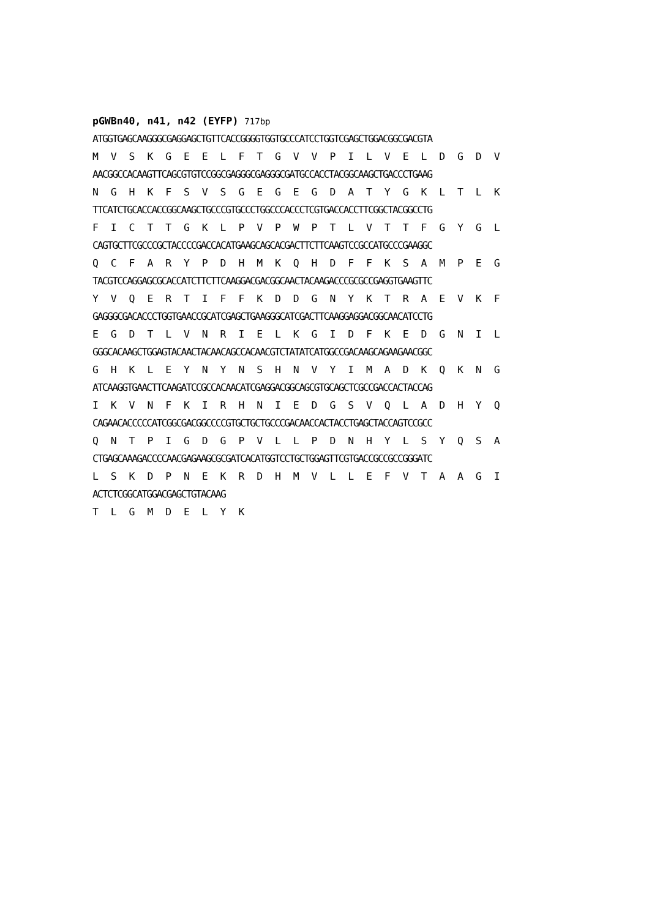pGWBn40, n41, n42 (EYFP) 717bp
ATGGTGAGCAAGGGCGAGGAGCTGTTCACCGGGGTGGTGCCCATCCTGGTCGAGCTGGACGGCGACGTA
M V S K G E E L F T G V V P I L V E L D G D V
AACGGCCACAAGTTCAGCGTGTCCGGCGAGGGCGAGGGCGATGCCACCTACGGCAAGCTGACCCTGAAG
N G H K F S V S G E G E G D A T Y G K L T L K
TTCATCTGCACCACCGGCAAGCTGCCCGTGCCCTGGCCCACCCTCGTGACCACCTTCGGCTACGGCCTG
F I C T T G K L P V P W P T L V T T F G Y G L
CAGTGCTTCGCCCGCTACCCCGACCACATGAAGCAGCACGACTTCTTCAAGTCCGCCATGCCCGAAGGC
Q C F A R Y P D H M K Q H D F F K S A M P E G
TACGTCCAGGAGCGCACCATCTTCTTCAAGGACGACGGCAACTACAAGACCCGCGCCGAGGTGAAGTTC
Y V Q E R T I F F K D D G N Y K T R A E V K F
GAGGGCGACACCCTGGTGAACCGCATCGAGCTGAAGGGCATCGACTTCAAGGAGGACGGCAACATCCTG
E G D T L V N R I E L K G I D F K E D G N I L
GGGCACAAGCTGGAGTACAACTACAACAGCCACAACGTCTATATCATGGCCGACAAGCAGAAGAACGGC
G H K L E Y N Y N S H N V Y I M A D K Q K N G
ATCAAGGTGAACTTCAAGATCCGCCACAACATCGAGGACGGCAGCGTGCAGCTCGCCGACCACTACCAG
I K V N F K I R H N I E D G S V Q L A D H Y Q
CAGAACACCCCCATCGGCGACGGCCCCGTGCTGCTGCCCGACAACCACTACCTGAGCTACCAGTCCGCC
Q N T P I G D G P V L L P D N H Y L S Y Q S A
CTGAGCAAAGACCCCAACGAGAAGCGCGATCACATGGTCCTGCTGGAGTTCGTGACCGCCGCCGGGATC
L S K D P N E K R D H M V L L E F V T A A G I
ACTCTCGGCATGGACGAGCTGTACAAG
T L G M D E L Y K